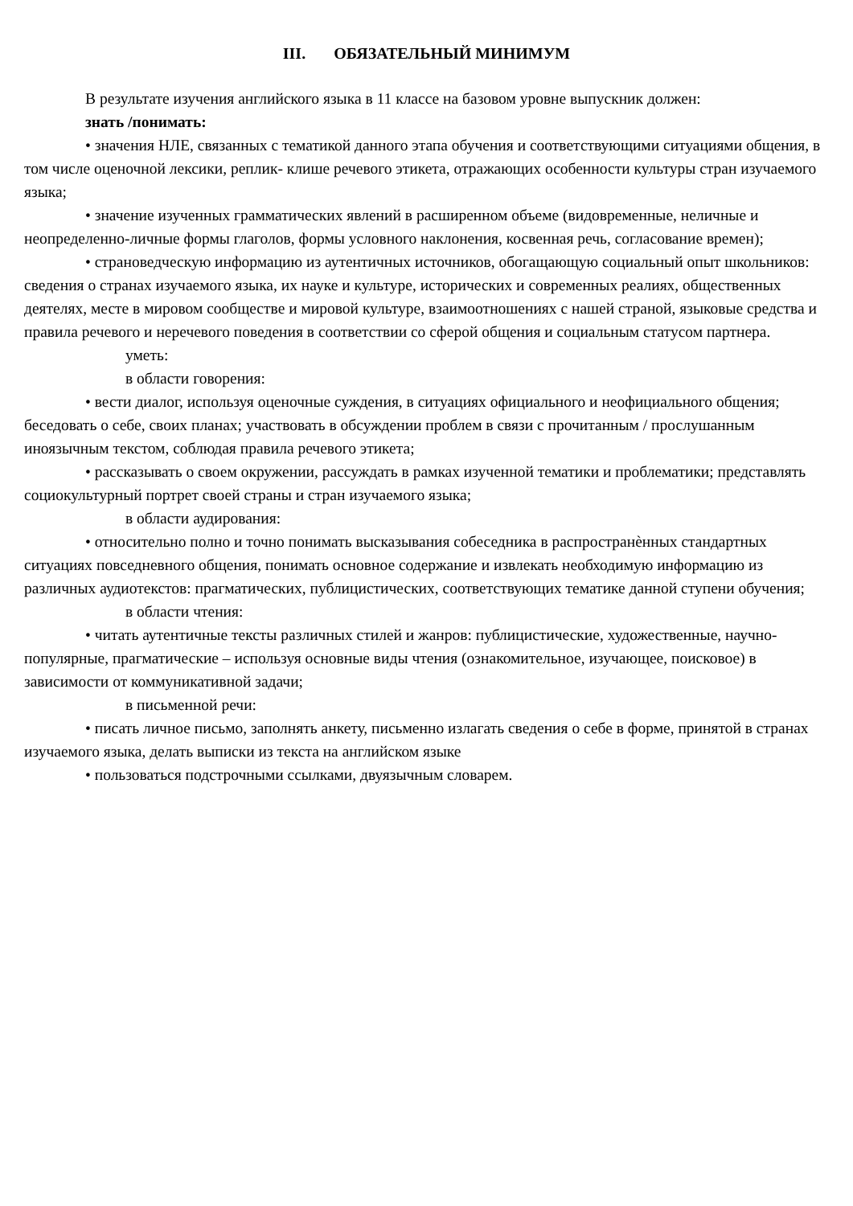III. ОБЯЗАТЕЛЬНЫЙ МИНИМУМ
В результате изучения английского языка в 11 классе на базовом уровне выпускник должен:
знать /понимать:
• значения НЛЕ, связанных с тематикой данного этапа обучения и соответствующими ситуациями общения, в том числе оценочной лексики, реплик- клише речевого этикета, отражающих особенности культуры стран изучаемого языка;
• значение изученных грамматических явлений в расширенном объеме (видовременные, неличные и неопределенно-личные формы глаголов, формы условного наклонения, косвенная речь, согласование времен);
• страноведческую информацию из аутентичных источников, обогащающую социальный опыт школьников: сведения о странах изучаемого языка, их науке и культуре, исторических и современных реалиях, общественных деятелях, месте в мировом сообществе и мировой культуре, взаимоотношениях с нашей страной, языковые средства и правила речевого и неречевого поведения в соответствии со сферой общения и социальным статусом партнера.
уметь:
в области говорения:
• вести диалог, используя оценочные суждения, в ситуациях официального и неофициального общения; беседовать о себе, своих планах; участвовать в обсуждении проблем в связи с прочитанным / прослушанным иноязычным текстом, соблюдая правила речевого этикета;
• рассказывать о своем окружении, рассуждать в рамках изученной тематики и проблематики; представлять социокультурный портрет своей страны и стран изучаемого языка;
в области аудирования:
• относительно полно и точно понимать высказывания собеседника в распространѐнных стандартных ситуациях повседневного общения, понимать основное содержание и извлекать необходимую информацию из различных аудиотекстов: прагматических, публицистических, соответствующих тематике данной ступени обучения;
в области чтения:
• читать аутентичные тексты различных стилей и жанров: публицистические, художественные, научно-популярные, прагматические – используя основные виды чтения (ознакомительное, изучающее, поисковое) в зависимости от коммуникативной задачи;
в письменной речи:
• писать личное письмо, заполнять анкету, письменно излагать сведения о себе в форме, принятой в странах изучаемого языка, делать выписки из текста на английском языке
• пользоваться подстрочными ссылками, двуязычным словарем.